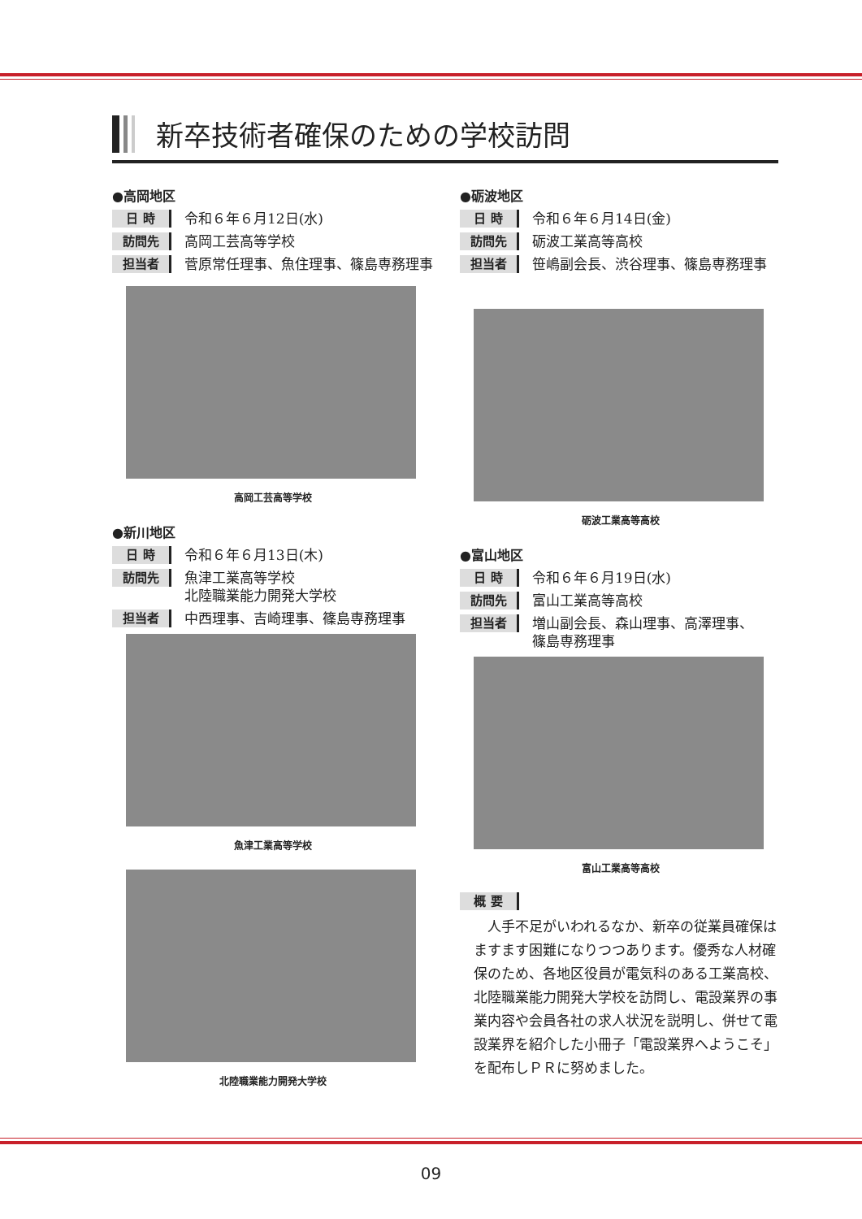新卒技術者確保のための学校訪問
●高岡地区
日 時 令和６年６月12日(水)
訪問先 高岡工芸高等学校
担当者 菅原常任理事、魚住理事、篠島専務理事
高岡工芸高等学校
●新川地区
日 時 令和６年６月13日(木)
訪問先 魚津工業高等学校
北陸職業能力開発大学校
担当者 中西理事、吉崎理事、篠島専務理事
魚津工業高等学校
北陸職業能力開発大学校
●砺波地区
日 時 令和６年６月14日(金)
訪問先 砺波工業高等高校
担当者 笹嶋副会長、渋谷理事、篠島専務理事
砺波工業高等高校
●富山地区
日 時 令和６年６月19日(水)
訪問先 富山工業高等高校
担当者 増山副会長、森山理事、高澤理事、
篠島専務理事
富山工業高等高校
概 要
人手不足がいわれるなか、新卒の従業員確保はますます困難になりつつあります。優秀な人材確保のため、各地区役員が電気科のある工業高校、北陸職業能力開発大学校を訪問し、電設業界の事業内容や会員各社の求人状況を説明し、併せて電設業界を紹介した小冊子「電設業界へようこそ」を配布しＰＲに努めました。
09